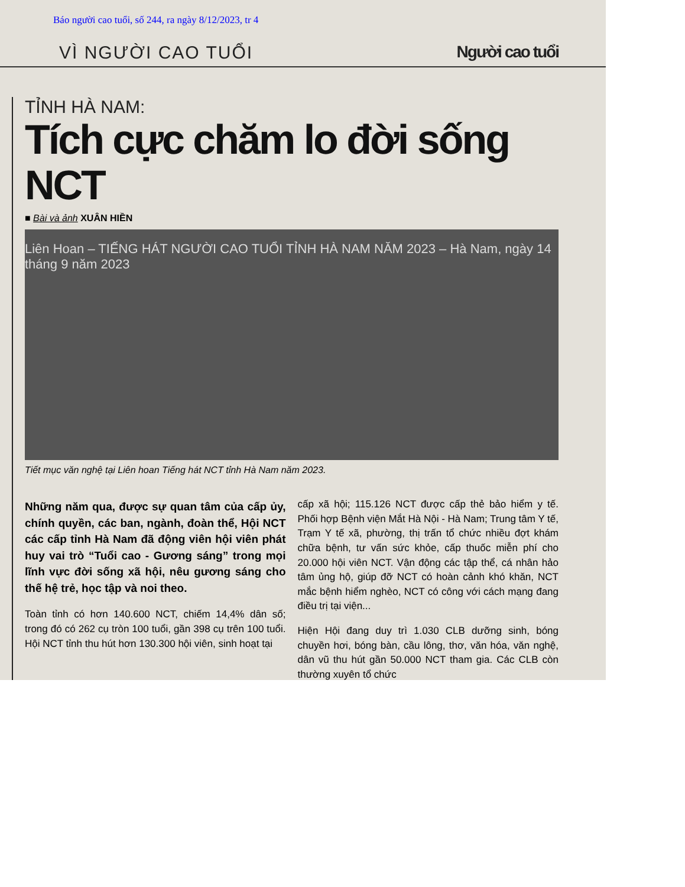Báo người cao tuổi, số 244, ra ngày 8/12/2023, tr 4
VÌ NGƯỜI CAO TUỔI Người cao tuổi
TỈNH HÀ NAM:
Tích cực chăm lo đời sống NCT
■ Bài và ảnh XUÂN HIỀN
Liên Hoan – TIẾNG HÁT NGƯỜI CAO TUỔI TỈNH HÀ NAM NĂM 2023 – Hà Nam, ngày 14 tháng 9 năm 2023
Tiết mục văn nghệ tại Liên hoan Tiếng hát NCT tỉnh Hà Nam năm 2023.
Những năm qua, được sự quan tâm của cấp ủy, chính quyền, các ban, ngành, đoàn thể, Hội NCT các cấp tỉnh Hà Nam đã động viên hội viên phát huy vai trò “Tuổi cao - Gương sáng” trong mọi lĩnh vực đời sống xã hội, nêu gương sáng cho thế hệ trẻ, học tập và noi theo.
Toàn tỉnh có hơn 140.600 NCT, chiếm 14,4% dân số; trong đó có 262 cụ tròn 100 tuổi, gần 398 cụ trên 100 tuổi. Hội NCT tỉnh thu hút hơn 130.300 hội viên, sinh hoạt tại
cấp xã hội; 115.126 NCT được cấp thẻ bảo hiểm y tế. Phối hợp Bệnh viện Mắt Hà Nội - Hà Nam; Trung tâm Y tế, Trạm Y tế xã, phường, thị trấn tổ chức nhiều đợt khám chữa bệnh, tư vấn sức khỏe, cấp thuốc miễn phí cho 20.000 hội viên NCT. Vận động các tập thể, cá nhân hảo tâm ủng hộ, giúp đỡ NCT có hoàn cảnh khó khăn, NCT mắc bệnh hiểm nghèo, NCT có công với cách mạng đang điều trị tại viện...
Hiện Hội đang duy trì 1.030 CLB dưỡng sinh, bóng chuyền hơi, bóng bàn, cầu lông, thơ, văn hóa, văn nghệ, dân vũ thu hút gần 50.000 NCT tham gia. Các CLB còn thường xuyên tổ chức